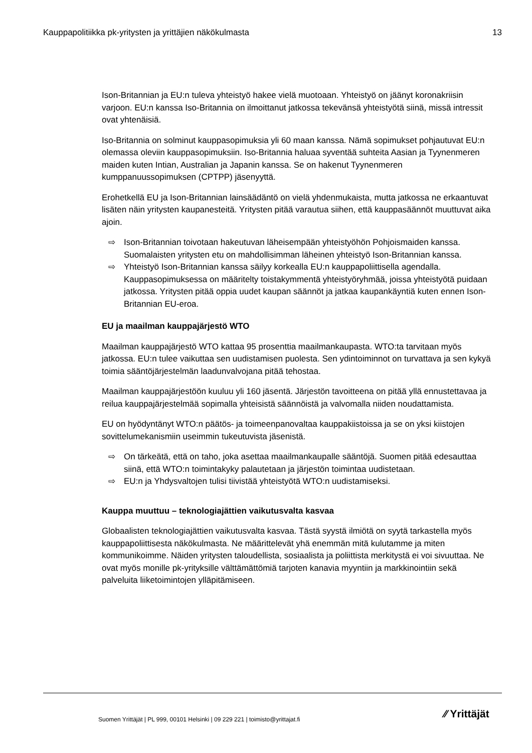Kauppapolitiikka pk-yritysten ja yrittäjien näkökulmasta 13
Ison-Britannian ja EU:n tuleva yhteistyö hakee vielä muotoaan. Yhteistyö on jäänyt koronakriisin varjoon. EU:n kanssa Iso-Britannia on ilmoittanut jatkossa tekevänsä yhteistyötä siinä, missä intressit ovat yhtenäisiä.
Iso-Britannia on solminut kauppasopimuksia yli 60 maan kanssa. Nämä sopimukset pohjautuvat EU:n olemassa oleviin kauppasopimuksiin. Iso-Britannia haluaa syventää suhteita Aasian ja Tyynenmeren maiden kuten Intian, Australian ja Japanin kanssa. Se on hakenut Tyynenmeren kumppanuussopimuksen (CPTPP) jäsenyyttä.
Erohetkellä EU ja Ison-Britannian lainsäädäntö on vielä yhdenmukaista, mutta jatkossa ne erkaantuvat lisäten näin yritysten kaupanesteitä. Yritysten pitää varautua siihen, että kauppasäännöt muuttuvat aika ajoin.
⇨ Ison-Britannian toivotaan hakeutuvan läheisempään yhteistyöhön Pohjoismaiden kanssa. Suomalaisten yritysten etu on mahdollisimman läheinen yhteistyö Ison-Britannian kanssa.
⇨ Yhteistyö Ison-Britannian kanssa säilyy korkealla EU:n kauppapoliittisella agendalla. Kauppasopimuksessa on määritelty toistakymmentä yhteistyöryhmää, joissa yhteistyötä puidaan jatkossa. Yritysten pitää oppia uudet kaupan säännöt ja jatkaa kaupankäyntiä kuten ennen Ison-Britannian EU-eroa.
EU ja maailman kauppajärjestö WTO
Maailman kauppajärjestö WTO kattaa 95 prosenttia maailmankaupasta. WTO:ta tarvitaan myös jatkossa. EU:n tulee vaikuttaa sen uudistamisen puolesta. Sen ydintoiminnot on turvattava ja sen kykyä toimia sääntöjärjestelmän laadunvalvojana pitää tehostaa.
Maailman kauppajärjestöön kuuluu yli 160 jäsentä. Järjestön tavoitteena on pitää yllä ennustettavaa ja reilua kauppajärjestelmää sopimalla yhteisistä säännöistä ja valvomalla niiden noudattamista.
EU on hyödyntänyt WTO:n päätös- ja toimeenpanovaltaa kauppakiistoissa ja se on yksi kiistojen sovittelumekanismiin useimmin tukeutuvista jäsenistä.
⇨ On tärkeätä, että on taho, joka asettaa maailmankaupalle sääntöjä. Suomen pitää edesauttaa siinä, että WTO:n toimintakyky palautetaan ja järjestön toimintaa uudistetaan.
⇨ EU:n ja Yhdysvaltojen tulisi tiivistää yhteistyötä WTO:n uudistamiseksi.
Kauppa muuttuu – teknologiajättien vaikutusvalta kasvaa
Globaalisten teknologiajättien vaikutusvalta kasvaa. Tästä syystä ilmiötä on syytä tarkastella myös kauppapoliittisesta näkökulmasta. Ne määrittelevät yhä enemmän mitä kulutamme ja miten kommunikoimme. Näiden yritysten taloudellista, sosiaalista ja poliittista merkitystä ei voi sivuuttaa. Ne ovat myös monille pk-yrityksille välttämättömiä tarjoten kanavia myyntiin ja markkinointiin sekä palveluita liiketoimintojen ylläpitämiseen.
Suomen Yrittäjät | PL 999, 00101 Helsinki | 09 229 221 | toimisto@yrittajat.fi
⁄⁄ Yrittäjät